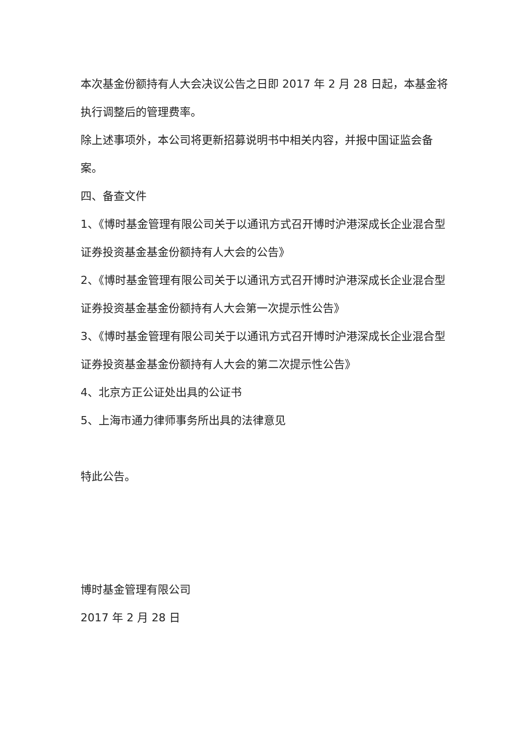本次基金份额持有人大会决议公告之日即 2017 年 2 月 28 日起，本基金将执行调整后的管理费率。
除上述事项外，本公司将更新招募说明书中相关内容，并报中国证监会备案。
四、备查文件
1、《博时基金管理有限公司关于以通讯方式召开博时沪港深成长企业混合型证券投资基金基金份额持有人大会的公告》
2、《博时基金管理有限公司关于以通讯方式召开博时沪港深成长企业混合型证券投资基金基金份额持有人大会第一次提示性公告》
3、《博时基金管理有限公司关于以通讯方式召开博时沪港深成长企业混合型证券投资基金基金份额持有人大会的第二次提示性公告》
4、北京方正公证处出具的公证书
5、上海市通力律师事务所出具的法律意见
特此公告。
博时基金管理有限公司
2017 年 2 月 28 日